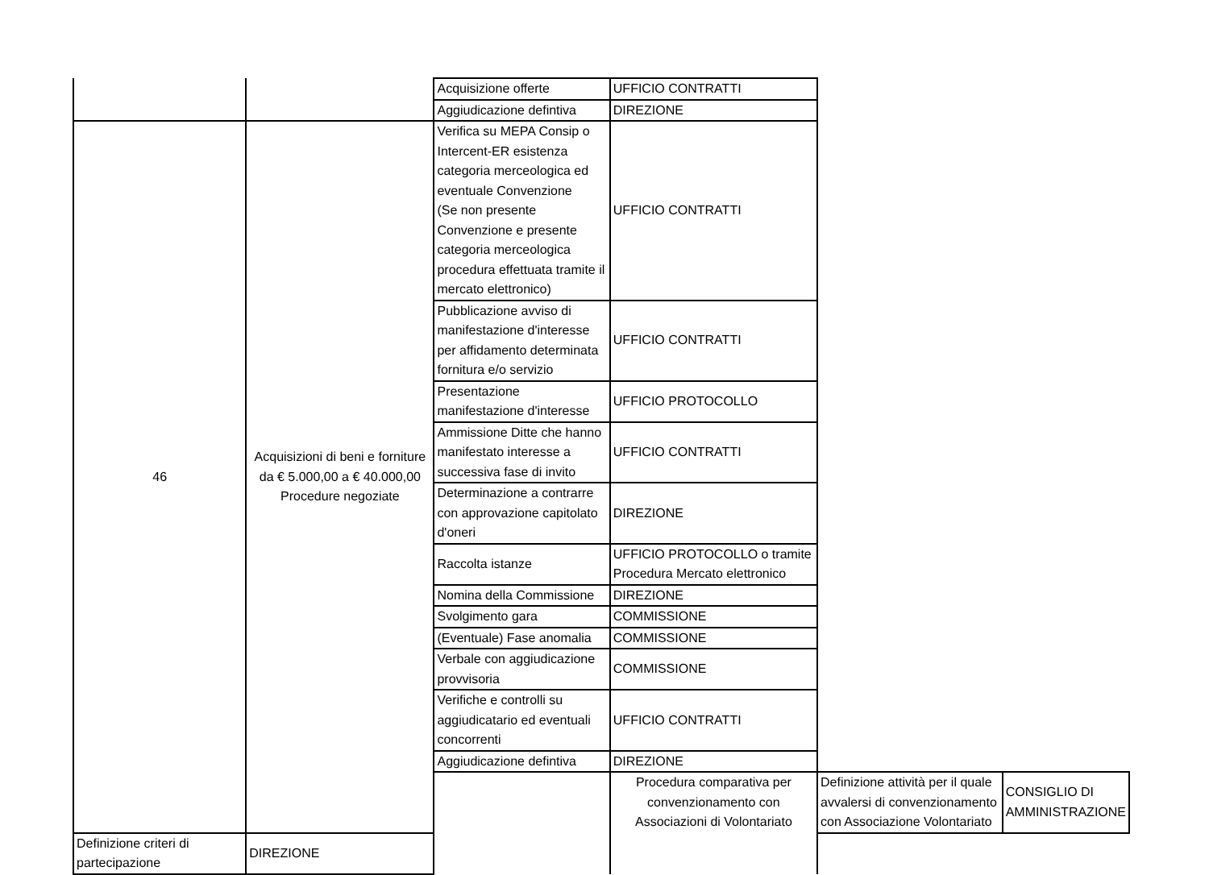| | | Acquisizione offerte | UFFICIO CONTRATTI | | |
| | | Aggiudicazione defintiva | DIREZIONE | | |
| 46 | Acquisizioni di beni e forniture da € 5.000,00 a € 40.000,00 Procedure negoziate | Verifica su MEPA Consip o Intercent-ER esistenza categoria merceologica ed eventuale Convenzione (Se non presente Convenzione e presente categoria merceologica procedura effettuata tramite il mercato elettronico) | UFFICIO CONTRATTI | | |
| | | Pubblicazione avviso di manifestazione d'interesse per affidamento determinata fornitura e/o servizio | UFFICIO CONTRATTI | | |
| | | Presentazione manifestazione d'interesse | UFFICIO PROTOCOLLO | | |
| | | Ammissione Ditte che hanno manifestato interesse a successiva fase di invito | UFFICIO CONTRATTI | | |
| | | Determinazione a contrarre con approvazione capitolato d'oneri | DIREZIONE | | |
| | | Raccolta istanze | UFFICIO PROTOCOLLO o tramite Procedura Mercato elettronico | | |
| | | Nomina della Commissione | DIREZIONE | | |
| | | Svolgimento gara | COMMISSIONE | | |
| | | (Eventuale) Fase anomalia | COMMISSIONE | | |
| | | Verbale con aggiudicazione provvisoria | COMMISSIONE | | |
| | | Verifiche e controlli su aggiudicatario ed eventuali concorrenti | UFFICIO CONTRATTI | | |
| | | Aggiudicazione defintiva | DIREZIONE | | |
| | | | Procedura comparativa per convenzionamento con Associazioni di Volontariato | Definizione attività per il quale avvalersi di convenzionamento con Associazione Volontariato | CONSIGLIO DI AMMINISTRAZIONE |
| Definizione criteri di partecipazione | DIREZIONE | | | | |